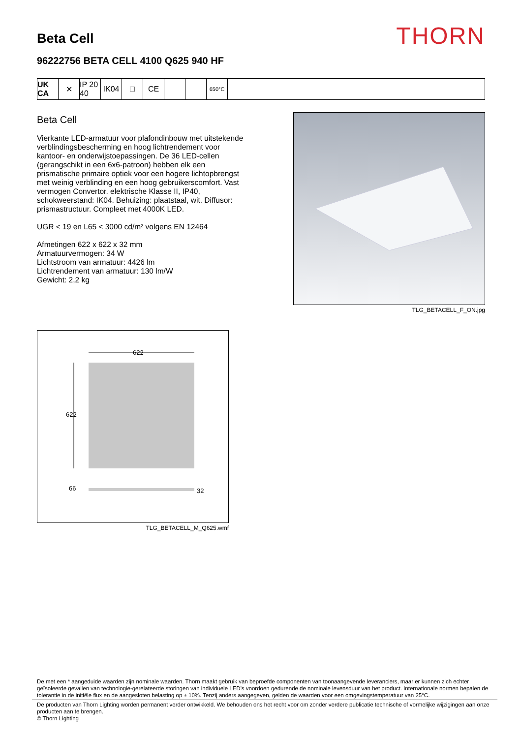Beta Cell
THORN
96222756 BETA CELL 4100 Q625 940 HF
UK CA
✕ IP 20 40
IK04 □ CE
650°C
Beta Cell
Vierkante LED-armatuur voor plafondinbouw met uitstekende verblindingsbescherming en hoog lichtrendement voor kantoor- en onderwijstoepassingen. De 36 LED-cellen (gerangschikt in een 6x6-patroon) hebben elk een prismatische primaire optiek voor een hogere lichtopbrengst met weinig verblinding en een hoog gebruikerscomfort. Vast vermogen Convertor. elektrische Klasse II, IP40, schokweerstand: IK04. Behuizing: plaatstaal, wit. Diffusor: prismastructuur. Compleet met 4000K LED.
UGR < 19 en L65 < 3000 cd/m² volgens EN 12464
Afmetingen 622 x 622 x 32 mm
Armatuurvermogen: 34 W
Lichtstroom van armatuur: 4426 lm
Lichtrendement van armatuur: 130 lm/W
Gewicht: 2,2 kg
TLG_BETACELL_F_ON.jpg
622
622
66
32
TLG_BETACELL_M_Q625.wmf
De met een * aangeduide waarden zijn nominale waarden. Thorn maakt gebruik van beproefde componenten van toonaangevende leveranciers, maar er kunnen zich echter geïsoleerde gevallen van technologie-gerelateerde storingen van individuele LED's voordoen gedurende de nominale levensduur van het product. Internationale normen bepalen de tolerantie in de initiële flux en de aangesloten belasting op ± 10%. Tenzij anders aangegeven, gelden de waarden voor een omgevingstemperatuur van 25°C.
De producten van Thorn Lighting worden permanent verder ontwikkeld. We behouden ons het recht voor om zonder verdere publicatie technische of vormelijke wijzigingen aan onze producten aan te brengen.
© Thorn Lighting